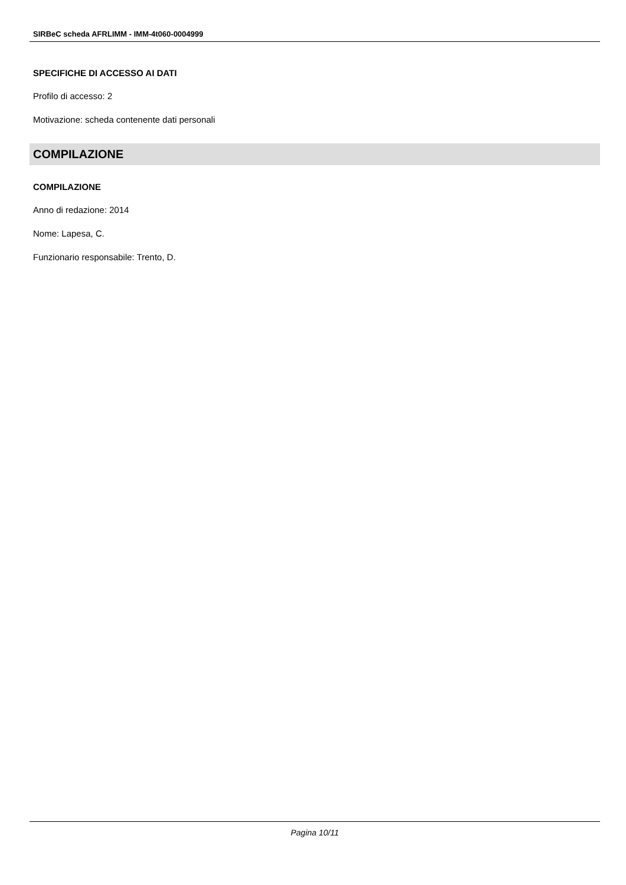SIRBeC scheda AFRLIMM - IMM-4t060-0004999
SPECIFICHE DI ACCESSO AI DATI
Profilo di accesso: 2
Motivazione: scheda contenente dati personali
COMPILAZIONE
COMPILAZIONE
Anno di redazione: 2014
Nome: Lapesa, C.
Funzionario responsabile: Trento, D.
Pagina 10/11